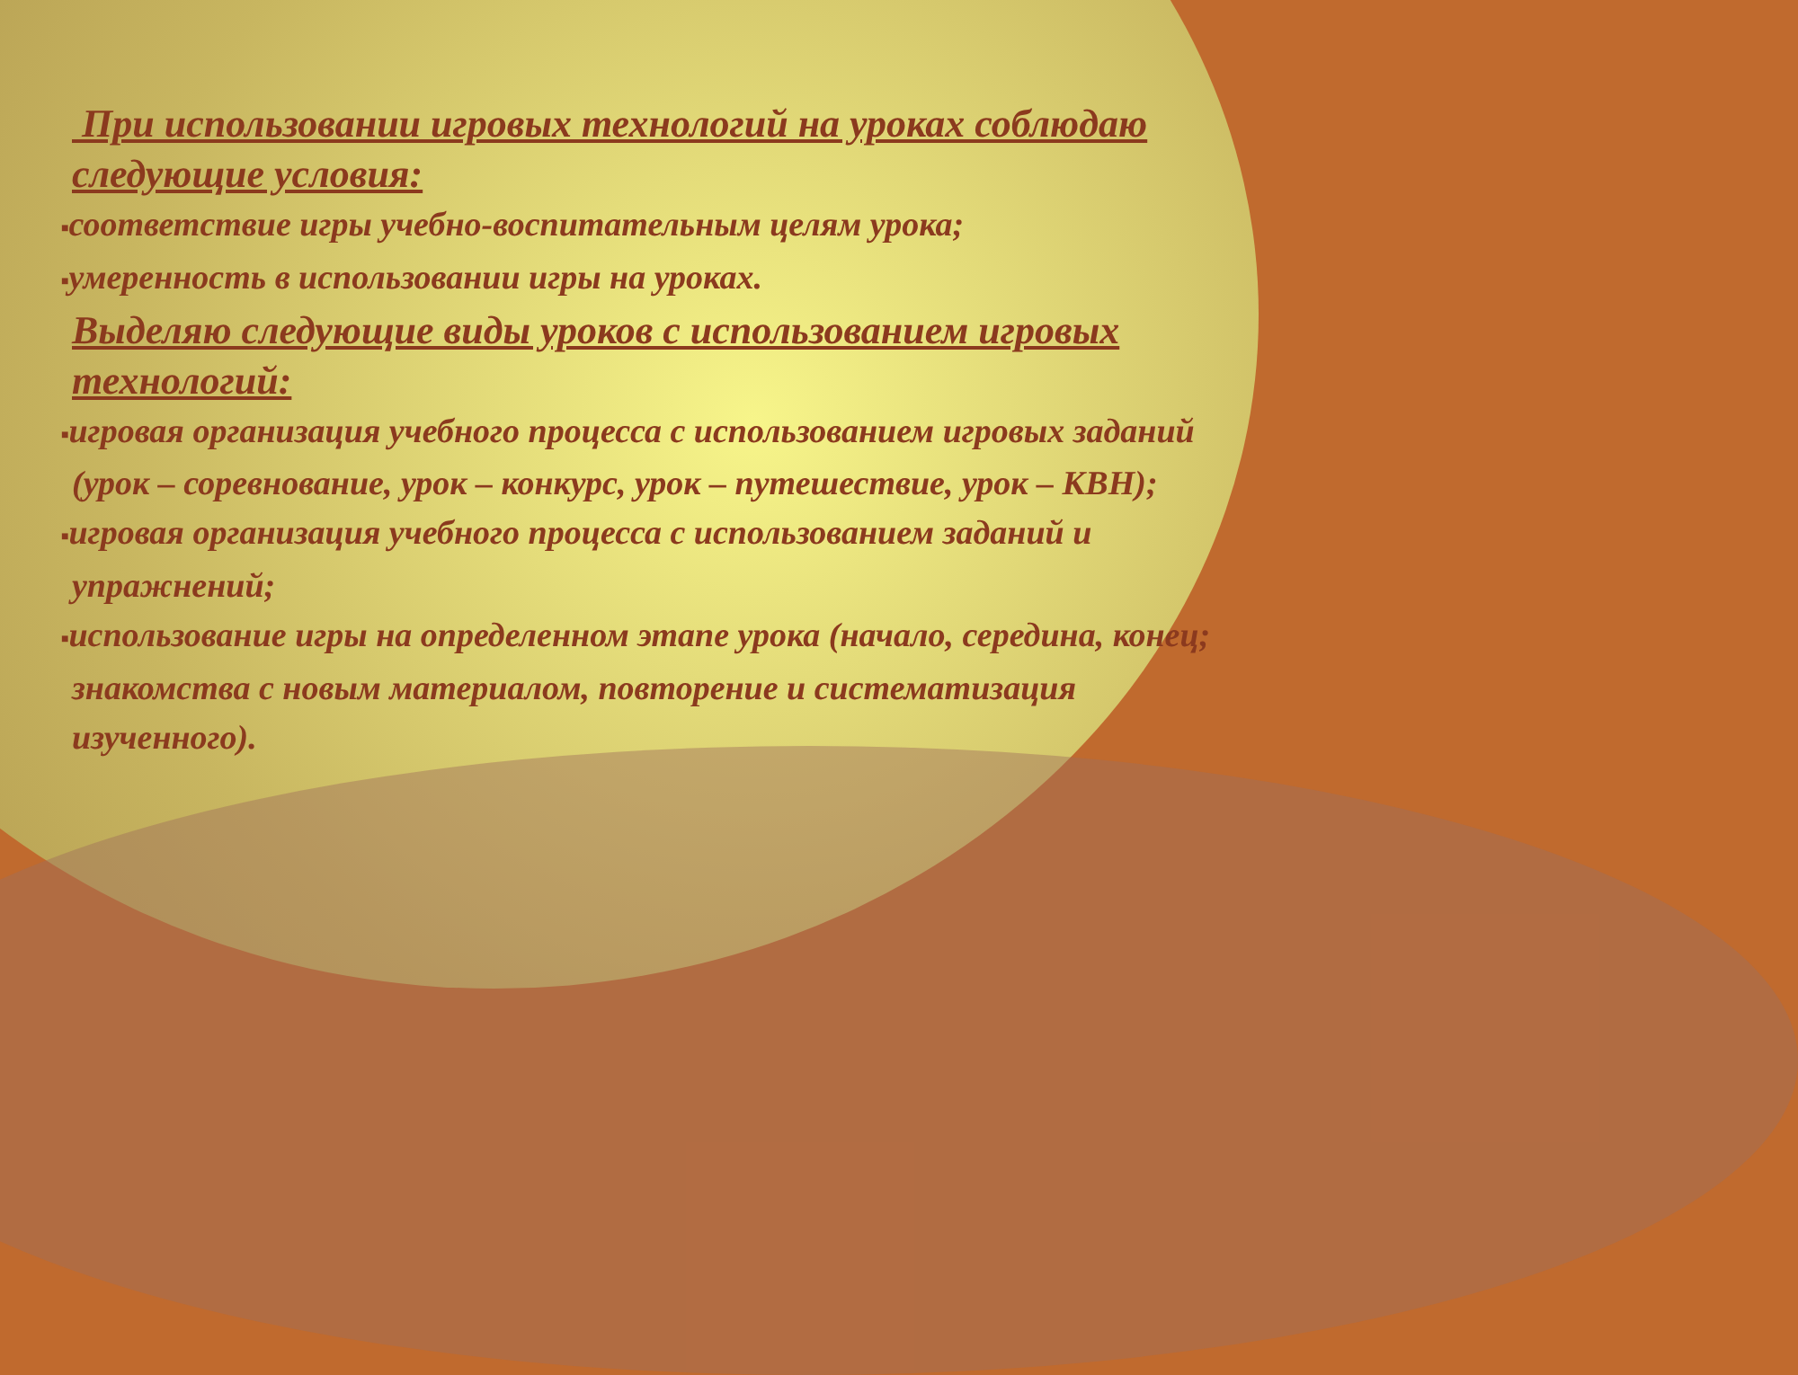При использовании игровых технологий на уроках соблюдаю следующие условия:
■соответствие игры учебно-воспитательным целям урока;
■умеренность в использовании игры на уроках.
Выделяю следующие виды уроков с использованием игровых технологий:
■игровая организация учебного процесса с использованием игровых заданий (урок – соревнование, урок – конкурс, урок – путешествие, урок – КВН);
■игровая организация учебного процесса с использованием заданий и упражнений;
■использование игры на определенном этапе урока (начало, середина, конец; знакомства с новым материалом, повторение и систематизация изученного).